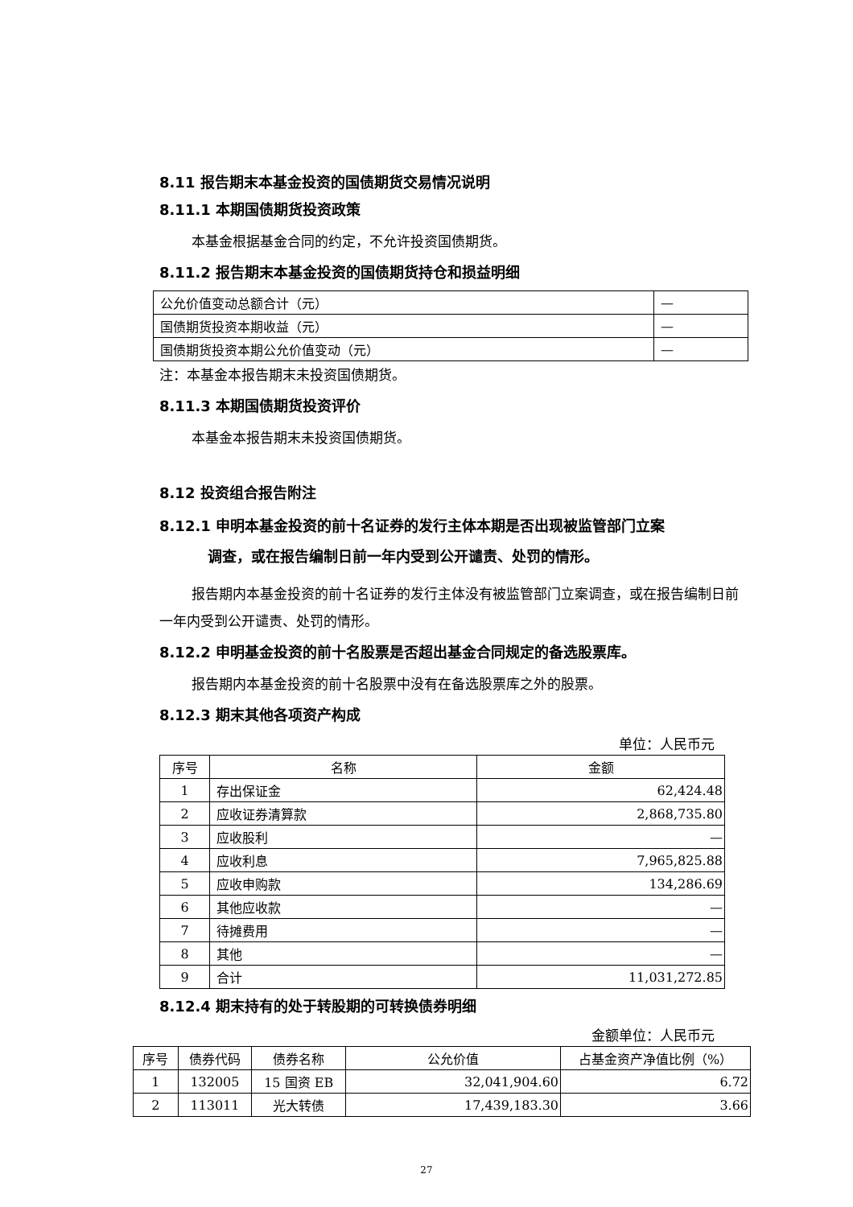8.11 报告期末本基金投资的国债期货交易情况说明
8.11.1 本期国债期货投资政策
本基金根据基金合同的约定，不允许投资国债期货。
8.11.2 报告期末本基金投资的国债期货持仓和损益明细
| 公允价值变动总额合计（元） | — |
| 国债期货投资本期收益（元） | — |
| 国债期货投资本期公允价值变动（元） | — |
注：本基金本报告期末未投资国债期货。
8.11.3 本期国债期货投资评价
本基金本报告期末未投资国债期货。
8.12 投资组合报告附注
8.12.1 申明本基金投资的前十名证券的发行主体本期是否出现被监管部门立案
调查，或在报告编制日前一年内受到公开谴责、处罚的情形。
报告期内本基金投资的前十名证券的发行主体没有被监管部门立案调查，或在报告编制日前一年内受到公开谴责、处罚的情形。
8.12.2 申明基金投资的前十名股票是否超出基金合同规定的备选股票库。
报告期内本基金投资的前十名股票中没有在备选股票库之外的股票。
8.12.3 期末其他各项资产构成
单位：人民币元
| 序号 | 名称 | 金额 |
| --- | --- | --- |
| 1 | 存出保证金 | 62,424.48 |
| 2 | 应收证券清算款 | 2,868,735.80 |
| 3 | 应收股利 | — |
| 4 | 应收利息 | 7,965,825.88 |
| 5 | 应收申购款 | 134,286.69 |
| 6 | 其他应收款 | — |
| 7 | 待摊费用 | — |
| 8 | 其他 | — |
| 9 | 合计 | 11,031,272.85 |
8.12.4 期末持有的处于转股期的可转换债券明细
金额单位：人民币元
| 序号 | 债券代码 | 债券名称 | 公允价值 | 占基金资产净值比例（%） |
| --- | --- | --- | --- | --- |
| 1 | 132005 | 15 国资 EB | 32,041,904.60 | 6.72 |
| 2 | 113011 | 光大转债 | 17,439,183.30 | 3.66 |
27